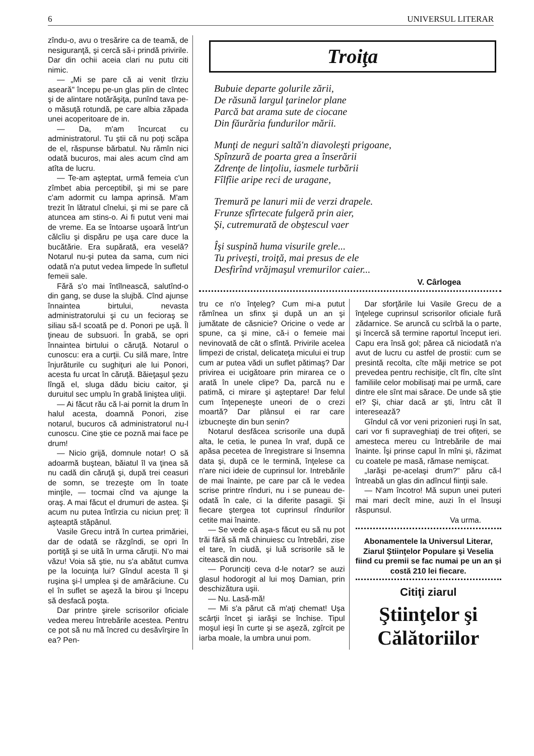6 UNIVERSUL LITERAR
zîndu-o, avu o tresărire ca de teamă, de nesiguranţă, şi cercă să-i prindă privirile. Dar din ochii aceia clari nu putu citi nimic.
— „Mi se pare că ai venit tîrziu aseară" începu pe-un glas plin de cîntec şi de alintare notărăşiţa, punînd tava pe-o măsuţă rotundă, pe care albia zăpada unei acoperitoare de in.
— Da, m'am încurcat cu administratorul. Tu ştii că nu poţi scăpa de el, răspunse bărbatul. Nu rămîn nici odată bucuros, mai ales acum cînd am atîta de lucru.
— Te-am aşteptat, urmă femeia c'un zîmbet abia perceptibil, şi mi se pare c'am adormit cu lampa aprinsă. M'am trezit în lătratul cînelui, şi mi se pare că atuncea am stins-o. Ai fi putut veni mai de vreme. Ea se întoarse uşoară într'un călcîiu şi dispăru pe uşa care duce la bucătărie. Era supărată, era veselă? Notarul nu-şi putea da sama, cum nici odată n'a putut vedea limpede în sufletul femeii sale.
Fără s'o mai întîlnească, salutînd-o din gang, se duse la slujbă. Cînd ajunse înnaintea birtului, nevasta administratorului şi cu un fecioraş se siliau să-l scoată pe d. Ponori pe uşă. Îl ţineau de subsuori. În grabă, se opri înnaintea birtului o căruţă. Notarul o cunoscu: era a curţii. Cu silă mare, între înjurăturile cu sughiţuri ale lui Ponori, acesta fu urcat în căruţă. Băieţaşul şezu lîngă el, sluga dădu biciu caitor, şi duruitul sec umplu în grabă liniştea uliţii.
— Ai făcut rău că l-ai pornit la drum în halul acesta, doamnă Ponori, zise notarul, bucuros că administratorul nu-l cunoscu. Cine ştie ce poznă mai face pe drum!
— Nicio grijă, domnule notar! O să adoarmă buştean, băiatul îl va ţinea să nu cadă din căruţă şi, după trei ceasuri de somn, se trezeşte om în toate minţile, — tocmai cînd va ajunge la oraş. A mai făcut el drumuri de astea. Şi acum nu putea întîrzia cu niciun preţ: îl aşteaptă stăpânul.
Vasile Grecu intră în curtea primăriei, dar de odată se răzgîndi, se opri în portiţă şi se uită în urma căruţii. N'o mai văzu! Voia să ştie, nu s'a abătut cumva pe la locuinţa lui? Gîndul acesta îl şi ruşina şi-l umplea şi de amărăciune. Cu el în suflet se aşeză la birou şi începu să desfacă poşta.
Dar printre şirele scrisorilor oficiale vedea mereu întrebările acestea. Pentru ce pot să nu mă încred cu desăvîrşire în ea? Pen-
Troiţa
Bubuie departe golurile zării,
De răsună largul ţarinelor plane
Parcă bat arama sute de ciocane
Din făurăria fundurilor mării.
Munţi de neguri saltă'n diavoleşti prigoane,
Spînzură de poarta grea a înserării
Zdrenţe de linţoliu, iasmele turbării
Fîlfîie aripe reci de uragane,
Tremură pe lanuri mii de verzi drapele.
Frunze sfîrtecate fulgeră prin aier,
Şi, cutremurată de obştescul vaer
Îşi suspină huma visurile grele...
Tu priveşti, troiţă, mai presus de ele
Desfirînd vrăjmaşul vremurilor caier...
V. Cârlogea
tru ce n'o înţeleg? Cum mi-a putut rămînea un sfinx şi după un an şi jumătate de căsnicie? Oricine o vede ar spune, ca şi mine, că-i o femeie mai nevinovată de cât o sfîntă. Privirile acelea limpezi de cristal, delicateţa micului ei trup cum ar putea vădi un suflet pătimaş? Dar privirea ei ucigătoare prin mirarea ce o arată în unele clipe? Da, parcă nu e patimă, ci mirare şi aşteptare! Dar felul cum înţepeneşte uneori de o crezi moartă? Dar plânsul ei rar care izbucneşte din bun senin?
Notarul desfăcea scrisorile una după alta, le cetia, le punea în vraf, după ce apăsa pecetea de înregistrare si însemna data şi, după ce le termină, înţelese ca n'are nici ideie de cuprinsul lor. Intrebările de mai înainte, pe care par că le vedea scrise printre rînduri, nu i se puneau de-odată în cale, ci la diferite pasagii. Şi fiecare ştergea tot cuprinsul rîndurilor cetite mai înainte.
— Se vede că aşa-s făcut eu să nu pot trăi fără să mă chinuiesc cu întrebări, zise el tare, în ciudă, şi luă scrisorile să le citească din nou.
— Porunciţi ceva d-le notar? se auzi glasul hodorogit al lui moş Damian, prin deschizătura uşii.
— Nu. Lasă-mă!
— Mi s'a părut că m'aţi chemat! Uşa scârţii încet şi iarăşi se închise. Tipul moşul ieşi în curte şi se aşeză, zgîrcit pe iarba moale, la umbra unui pom.
Dar sforţările lui Vasile Grecu de a înţelege cuprinsul scrisorilor oficiale fură zădarnice. Se aruncă cu scîrbă la o parte, şi încercă să termine raportul început ieri. Capu era însă gol; părea că niciodată n'a avut de lucru cu astfel de prostii: cum se presintă recolta, cîte măji metrice se pot prevedea pentru rechisiţie, cît fîn, cîte sînt familiile celor mobilisaţi mai pe urmă, care dintre ele sînt mai sărace. De unde să ştie el? Şi, chiar dacă ar şti, întru cât îl interesează?
Gîndul că vor veni prizonieri ruşi în sat, cari vor fi supraveghiaţi de trei ofiţeri, se amesteca mereu cu întrebările de mai înainte. Îşi prinse capul în mîni şi, răzimat cu coatele pe masă, rămase nemişcat.
„Iarăşi pe-acelaşi drum?" păru că-l întreabă un glas din adîncul fiinţii sale.
— N'am încotro! Mă supun unei puteri mai mari decît mine, auzi în el însuşi răspunsul.
Va urma.
Abonamentele la Universul Literar, Ziarul Ştiinţelor Populare şi Veselia fiind cu premii se fac numai pe un an şi costă 210 lei fiecare.
Citiţi ziarul
Ştiinţelor şi Călătoriilor